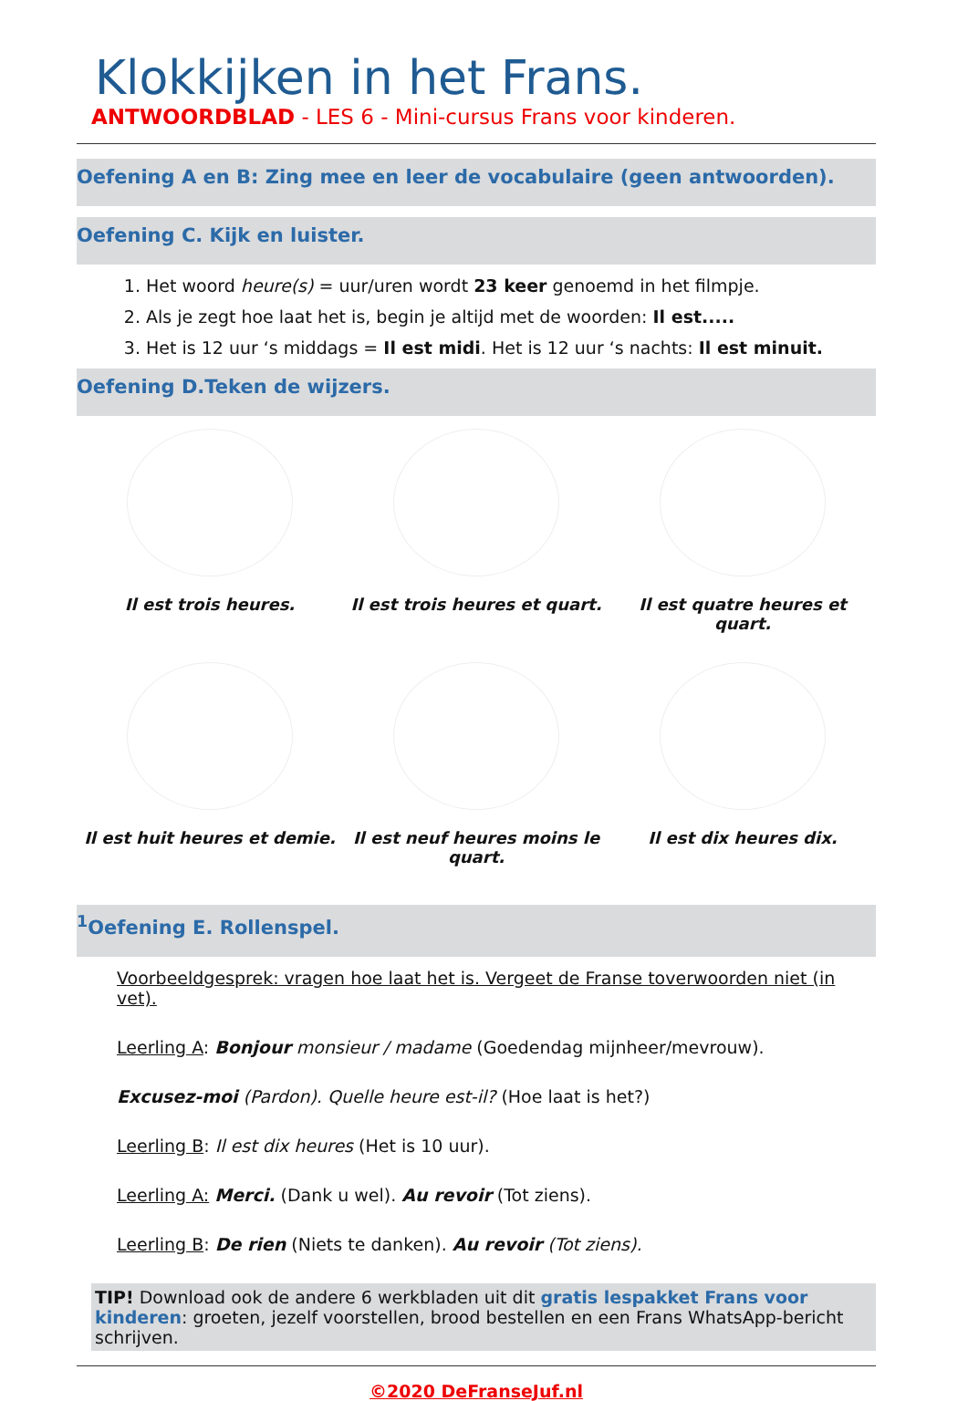Klokkijken in het Frans.
ANTWOORDBLAD - LES 6 - Mini-cursus Frans voor kinderen.
Oefening A en B: Zing mee en leer de vocabulaire (geen antwoorden).
Oefening C. Kijk en luister.
1. Het woord heure(s) = uur/uren wordt 23 keer genoemd in het filmpje.
2. Als je zegt hoe laat het is, begin je altijd met de woorden: Il est.....
3. Het is 12 uur ‘s middags = Il est midi. Het is 12 uur ‘s nachts: Il est minuit.
Oefening D.Teken de wijzers.
Il est trois heures.
Il est trois heures et quart.
Il est quatre heures et quart.
Il est huit heures et demie.
Il est neuf heures moins le quart.
Il est dix heures dix.
<sup>1</sup> Oefening E. Rollenspel.
Voorbeeldgesprek: vragen hoe laat het is. Vergeet de Franse toverwoorden niet (in vet).
Leerling A: Bonjour monsieur / madame (Goedendag mijnheer/mevrouw).
Excusez-moi (Pardon). Quelle heure est-il? (Hoe laat is het?)
Leerling B: Il est dix heures (Het is 10 uur).
Leerling A: Merci. (Dank u wel). Au revoir (Tot ziens).
Leerling B: De rien (Niets te danken). Au revoir (Tot ziens).
TIP! Download ook de andere 6 werkbladen uit dit gratis lespakket Frans voor kinderen: groeten, jezelf voorstellen, brood bestellen en een Frans WhatsApp-bericht schrijven.
©2020 DeFranseJuf.nl